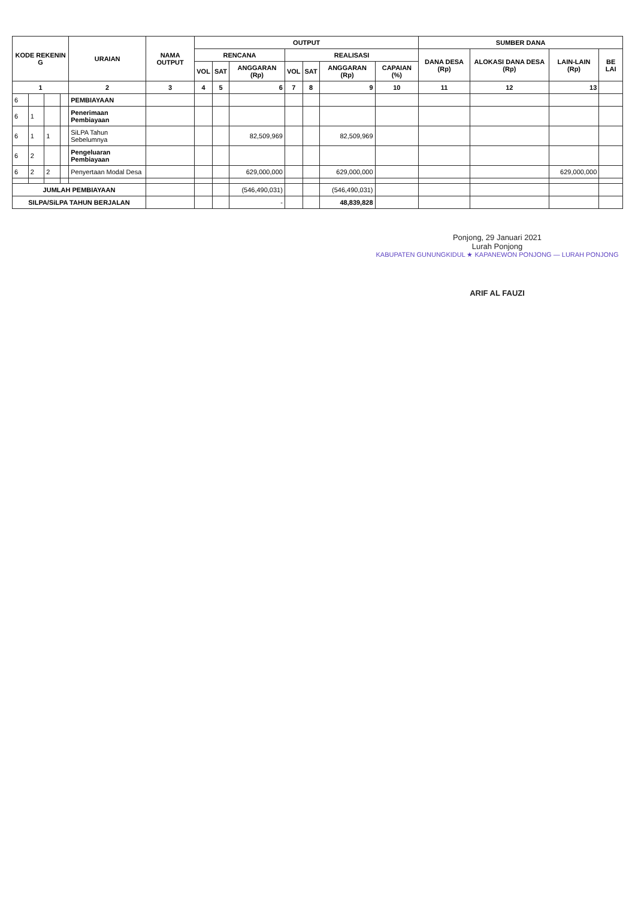| KODE REKENIN G | | | | URAIAN | NAMA OUTPUT | OUTPUT | | | | | | | SUMBER DANA | | | |
| --- | --- | --- | --- | --- | --- | --- | --- | --- | --- | --- | --- | --- | --- | --- | --- | --- |
| | | | | | | RENCANA | | | REALISASI | | | | DANA DESA (Rp) | ALOKASI DANA DESA (Rp) | LAIN-LAIN (Rp) | BE LAI |
| | | | | | | VOL | SAT | ANGGARAN (Rp) | VOL | SAT | ANGGARAN (Rp) | CAPAIAN (%) | | | | |
| 1 | | | | 2 | 3 | 4 | 5 | 6 | 7 | 8 | 9 | 10 | 11 | 12 | 13 | |
| 6 | | | | PEMBIAYAAN | | | | | | | | | | | | |
| 6 | 1 | | | Penerimaan Pembiayaan | | | | | | | | | | | | |
| 6 | 1 | 1 | | SiLPA Tahun Sebelumnya | | | | 82,509,969 | | | 82,509,969 | | | | | |
| 6 | 2 | | | Pengeluaran Pembiayaan | | | | | | | | | | | | |
| 6 | 2 | 2 | | Penyertaan Modal Desa | | | | 629,000,000 | | | 629,000,000 | | | | 629,000,000 | |
| JUMLAH PEMBIAYAAN | | | | | | | | (546,490,031) | | | (546,490,031) | | | | | |
| SILPA/SiLPA TAHUN BERJALAN | | | | | | | | - | | | 48,839,828 | | | | | |
Ponjong, 29 Januari 2021
Lurah Ponjong
KABUPATEN GUNUNGKIDUL ★ KAPANEWON PONJONG — LURAH PONJONG
ARIF AL FAUZI